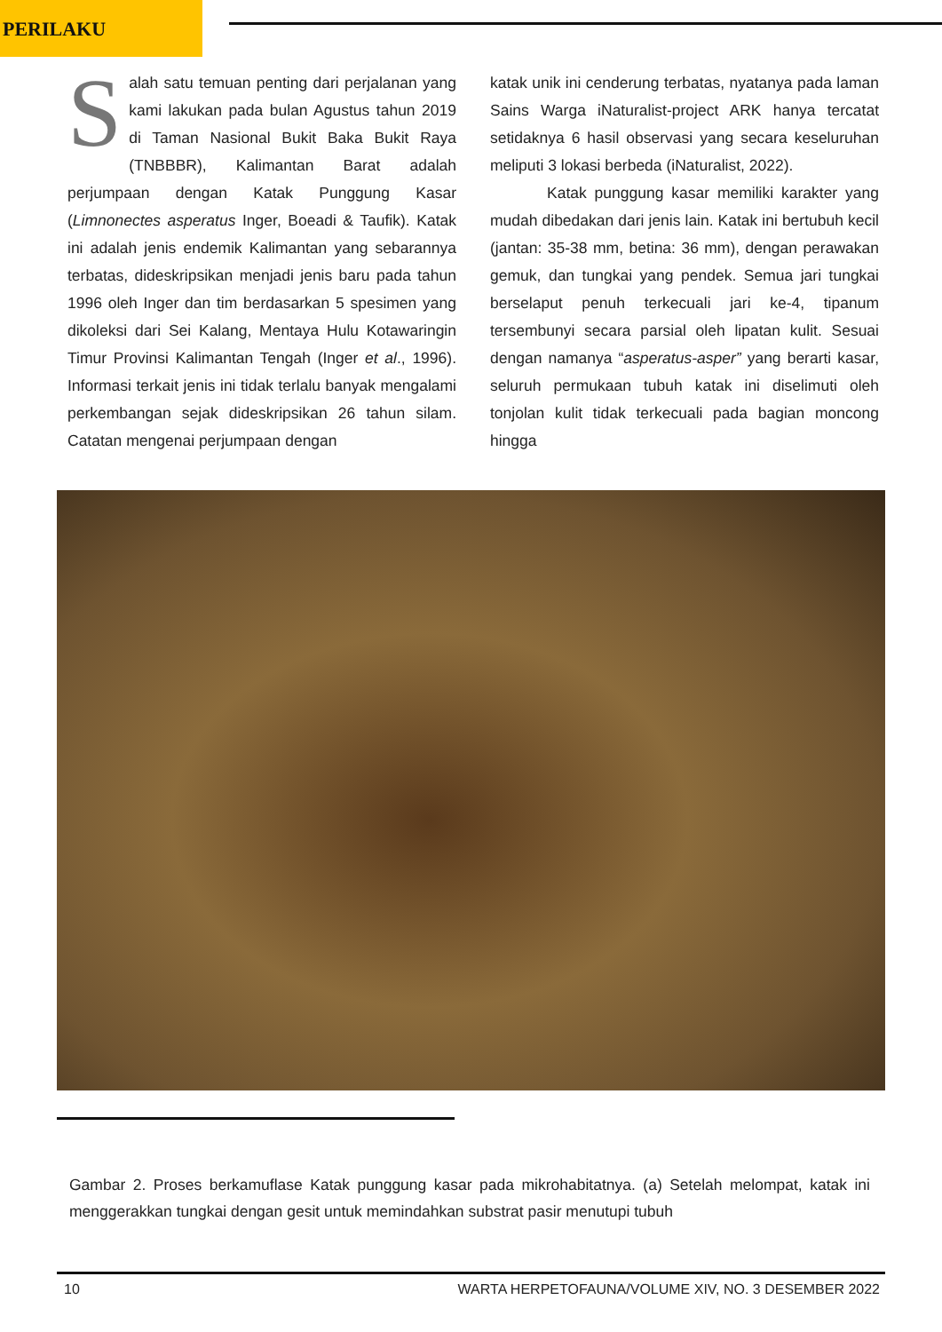PERILAKU
Salah satu temuan penting dari perjalanan yang kami lakukan pada bulan Agustus tahun 2019 di Taman Nasional Bukit Baka Bukit Raya (TNBBBR), Kalimantan Barat adalah perjumpaan dengan Katak Punggung Kasar (Limnonectes asperatus Inger, Boeadi & Taufik). Katak ini adalah jenis endemik Kalimantan yang sebarannya terbatas, dideskripsikan menjadi jenis baru pada tahun 1996 oleh Inger dan tim berdasarkan 5 spesimen yang dikoleksi dari Sei Kalang, Mentaya Hulu Kotawaringin Timur Provinsi Kalimantan Tengah (Inger et al., 1996). Informasi terkait jenis ini tidak terlalu banyak mengalami perkembangan sejak dideskripsikan 26 tahun silam. Catatan mengenai perjumpaan dengan
katak unik ini cenderung terbatas, nyatanya pada laman Sains Warga iNaturalist-project ARK hanya tercatat setidaknya 6 hasil observasi yang secara keseluruhan meliputi 3 lokasi berbeda (iNaturalist, 2022).
Katak punggung kasar memiliki karakter yang mudah dibedakan dari jenis lain. Katak ini bertubuh kecil (jantan: 35-38 mm, betina: 36 mm), dengan perawakan gemuk, dan tungkai yang pendek. Semua jari tungkai berselaput penuh terkecuali jari ke-4, tipanum tersembunyi secara parsial oleh lipatan kulit. Sesuai dengan namanya “asperatus-asper” yang berarti kasar, seluruh permukaan tubuh katak ini diselimuti oleh tonjolan kulit tidak terkecuali pada bagian moncong hingga
Gambar 2. Proses berkamuflase Katak punggung kasar pada mikrohabitatnya. (a) Setelah melompat, katak ini menggerakkan tungkai dengan gesit untuk memindahkan substrat pasir menutupi tubuh
10 WARTA HERPETOFAUNA/VOLUME XIV, NO. 3 DESEMBER 2022